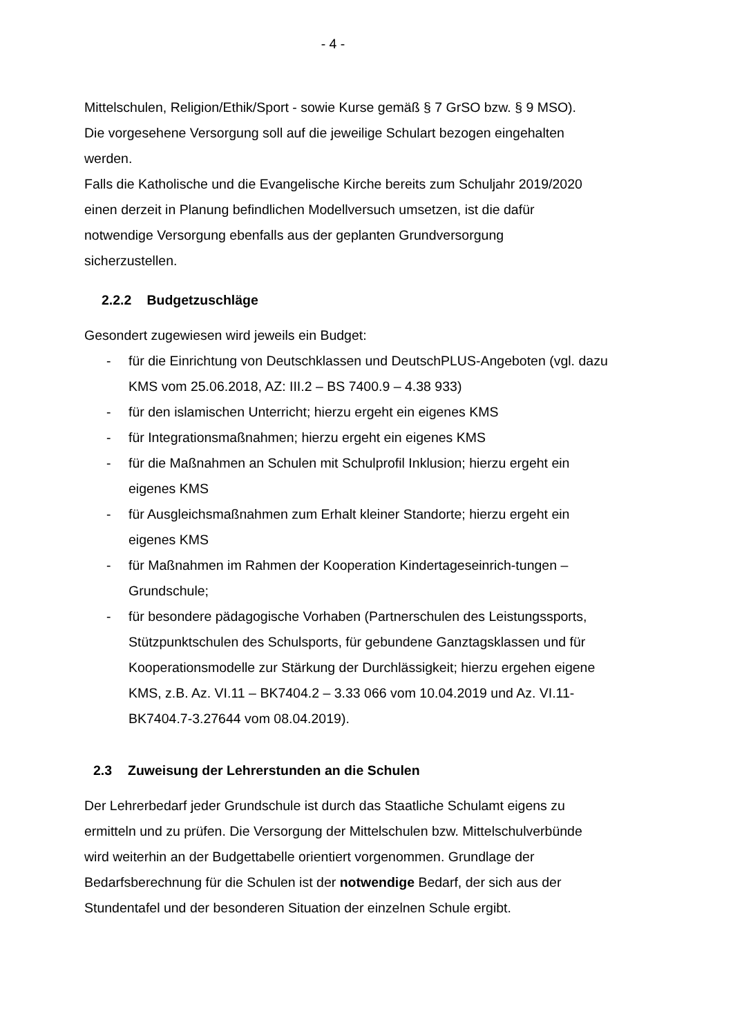- 4 -
Mittelschulen, Religion/Ethik/Sport - sowie Kurse gemäß § 7 GrSO bzw. § 9 MSO). Die vorgesehene Versorgung soll auf die jeweilige Schulart bezogen eingehalten werden.
Falls die Katholische und die Evangelische Kirche bereits zum Schuljahr 2019/2020 einen derzeit in Planung befindlichen Modellversuch umsetzen, ist die dafür notwendige Versorgung ebenfalls aus der geplanten Grundversorgung sicherzustellen.
2.2.2 Budgetzuschläge
Gesondert zugewiesen wird jeweils ein Budget:
- für die Einrichtung von Deutschklassen und DeutschPLUS-Angeboten (vgl. dazu KMS vom 25.06.2018, AZ: III.2 – BS 7400.9 – 4.38 933)
- für den islamischen Unterricht; hierzu ergeht ein eigenes KMS
- für Integrationsmaßnahmen; hierzu ergeht ein eigenes KMS
- für die Maßnahmen an Schulen mit Schulprofil Inklusion; hierzu ergeht ein eigenes KMS
- für Ausgleichsmaßnahmen zum Erhalt kleiner Standorte; hierzu ergeht ein eigenes KMS
- für Maßnahmen im Rahmen der Kooperation Kindertageseinrich-tungen – Grundschule;
- für besondere pädagogische Vorhaben (Partnerschulen des Leistungssports, Stützpunktschulen des Schulsports, für gebundene Ganztagsklassen und für Kooperationsmodelle zur Stärkung der Durchlässigkeit; hierzu ergehen eigene KMS, z.B. Az. VI.11 – BK7404.2 – 3.33 066 vom 10.04.2019 und Az. VI.11-BK7404.7-3.27644 vom 08.04.2019).
2.3 Zuweisung der Lehrerstunden an die Schulen
Der Lehrerbedarf jeder Grundschule ist durch das Staatliche Schulamt eigens zu ermitteln und zu prüfen. Die Versorgung der Mittelschulen bzw. Mittelschulverbünde wird weiterhin an der Budgettabelle orientiert vorgenommen. Grundlage der Bedarfsberechnung für die Schulen ist der notwendige Bedarf, der sich aus der Stundentafel und der besonderen Situation der einzelnen Schule ergibt.